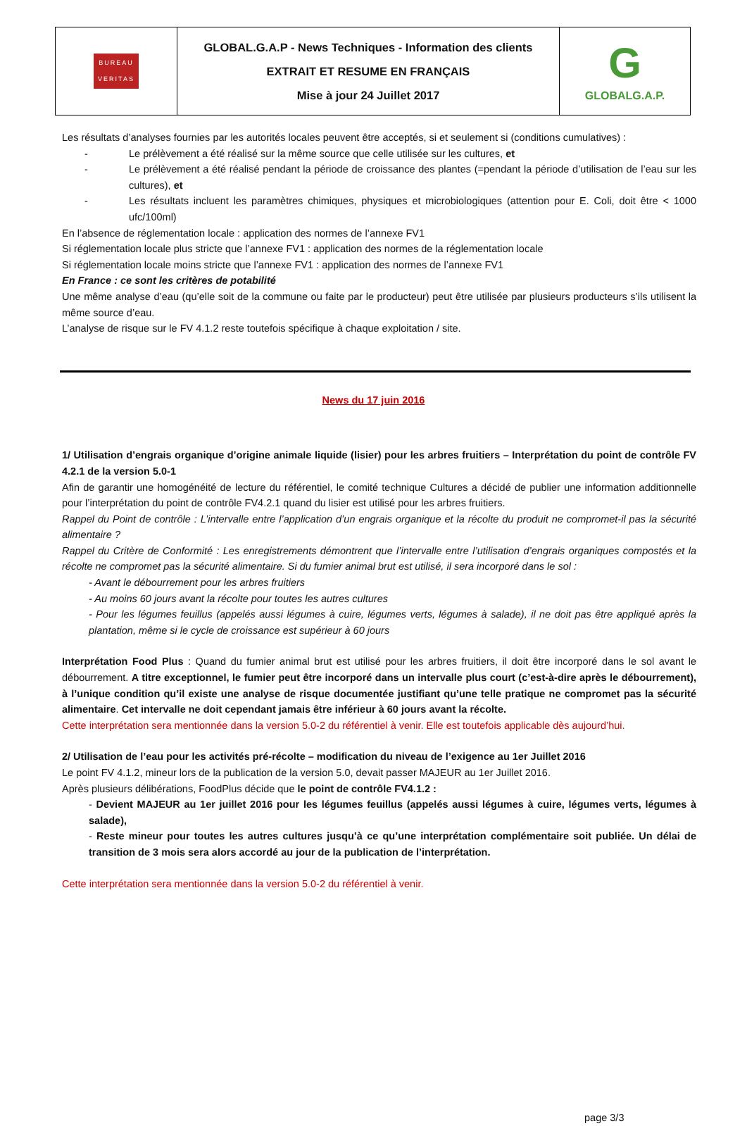| BUREAU VERITAS | GLOBAL.G.A.P - News Techniques - Information des clients EXTRAIT ET RESUME EN FRANÇAIS Mise à jour 24 Juillet 2017 | G GLOBALG.A.P. |
Les résultats d’analyses fournies par les autorités locales peuvent être acceptés, si et seulement si (conditions cumulatives) :
- Le prélèvement a été réalisé sur la même source que celle utilisée sur les cultures, et
- Le prélèvement a été réalisé pendant la période de croissance des plantes (=pendant la période d’utilisation de l’eau sur les cultures), et
- Les résultats incluent les paramètres chimiques, physiques et microbiologiques (attention pour E. Coli, doit être < 1000 ufc/100ml)
En l’absence de réglementation locale : application des normes de l’annexe FV1
Si réglementation locale plus stricte que l’annexe FV1 : application des normes de la réglementation locale
Si réglementation locale moins stricte que l’annexe FV1 : application des normes de l’annexe FV1
En France : ce sont les critères de potabilité
Une même analyse d’eau (qu’elle soit de la commune ou faite par le producteur) peut être utilisée par plusieurs producteurs s’ils utilisent la même source d’eau.
L’analyse de risque sur le FV 4.1.2 reste toutefois spécifique à chaque exploitation / site.
News du 17 juin 2016
1/ Utilisation d’engrais organique d’origine animale liquide (lisier) pour les arbres fruitiers – Interprétation du point de contrôle FV 4.2.1 de la version 5.0-1
Afin de garantir une homogénéité de lecture du référentiel, le comité technique Cultures a décidé de publier une information additionnelle pour l’interprétation du point de contrôle FV4.2.1 quand du lisier est utilisé pour les arbres fruitiers.
Rappel du Point de contrôle : L’intervalle entre l’application d’un engrais organique et la récolte du produit ne compromet-il pas la sécurité alimentaire ?
Rappel du Critère de Conformité : Les enregistrements démontrent que l’intervalle entre l’utilisation d’engrais organiques compostés et la récolte ne compromet pas la sécurité alimentaire. Si du fumier animal brut est utilisé, il sera incorporé dans le sol :
- Avant le débourrement pour les arbres fruitiers
- Au moins 60 jours avant la récolte pour toutes les autres cultures
- Pour les légumes feuillus (appelés aussi légumes à cuire, légumes verts, légumes à salade), il ne doit pas être appliqué après la plantation, même si le cycle de croissance est supérieur à 60 jours
Interprétation Food Plus : Quand du fumier animal brut est utilisé pour les arbres fruitiers, il doit être incorporé dans le sol avant le débourrement. A titre exceptionnel, le fumier peut être incorporé dans un intervalle plus court (c’est-à-dire après le débourrement), à l’unique condition qu’il existe une analyse de risque documentée justifiant qu’une telle pratique ne compromet pas la sécurité alimentaire. Cet intervalle ne doit cependant jamais être inférieur à 60 jours avant la récolte.
Cette interprétation sera mentionnée dans la version 5.0-2 du référentiel à venir. Elle est toutefois applicable dès aujourd’hui.
2/ Utilisation de l’eau pour les activités pré-récolte – modification du niveau de l’exigence au 1er Juillet 2016
Le point FV 4.1.2, mineur lors de la publication de la version 5.0, devait passer MAJEUR au 1er Juillet 2016.
Après plusieurs délibérations, FoodPlus décide que le point de contrôle FV4.1.2 :
- Devient MAJEUR au 1er juillet 2016 pour les légumes feuillus (appelés aussi légumes à cuire, légumes verts, légumes à salade),
- Reste mineur pour toutes les autres cultures jusqu’à ce qu’une interprétation complémentaire soit publiée. Un délai de transition de 3 mois sera alors accordé au jour de la publication de l’interprétation.
Cette interprétation sera mentionnée dans la version 5.0-2 du référentiel à venir.
page 3/3